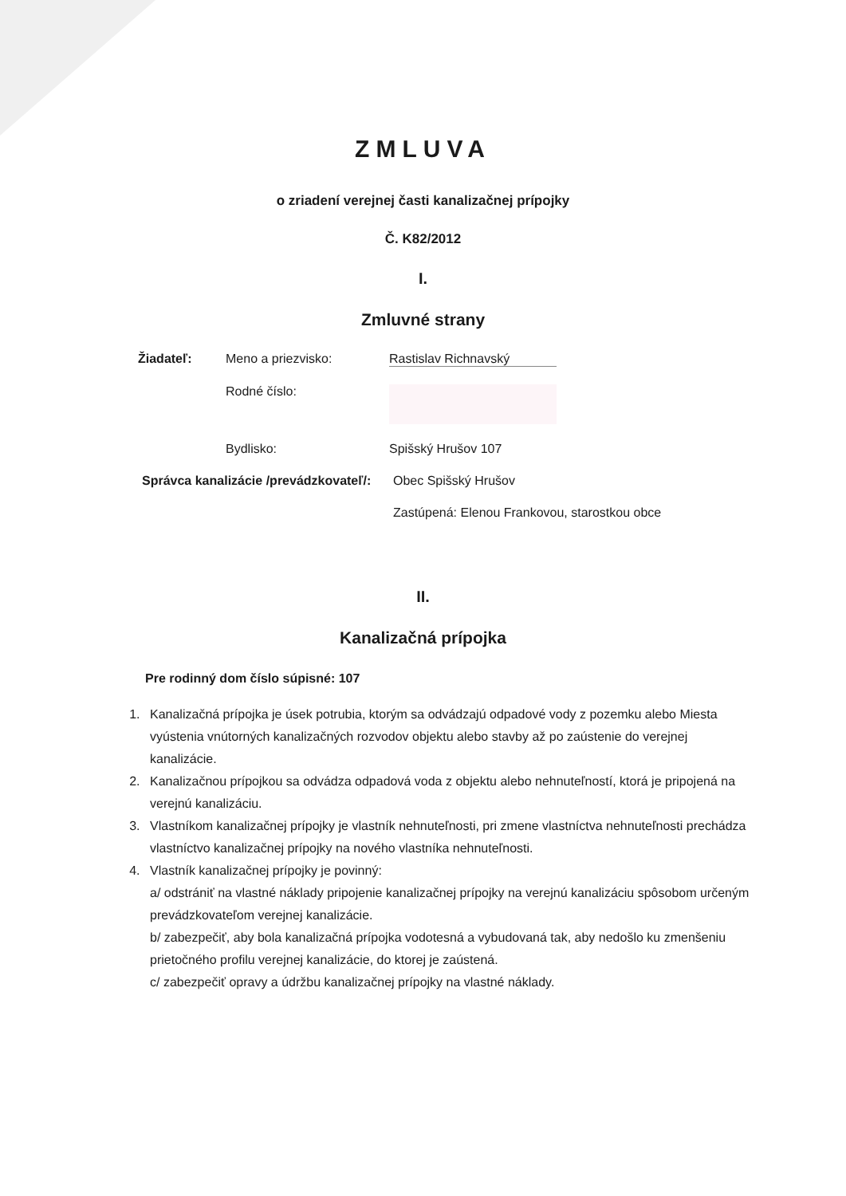ZMLUVA
o zriadení verejnej časti kanalizačnej prípojky
Č. K82/2012
I.
Zmluvné strany
Žiadateľ: Meno a priezvisko: Rastislav Richnavský
Rodné číslo:
Bydlisko: Spišský Hrušov 107
Správca kanalizácie /prevádzkovateľ/: Obec Spišský Hrušov
Zastúpená: Elenou Frankovou, starostkou obce
II.
Kanalizačná prípojka
Pre rodinný dom číslo súpisné: 107
1. Kanalizačná prípojka je úsek potrubia, ktorým sa odvádzajú odpadové vody z pozemku alebo Miesta vyústenia vnútorných kanalizačných rozvodov objektu alebo stavby až po zaústenie do verejnej kanalizácie.
2. Kanalizačnou prípojkou sa odvádza odpadová voda z objektu alebo nehnuteľností, ktorá je pripojená na verejnú kanalizáciu.
3. Vlastníkom kanalizačnej prípojky je vlastník nehnuteľnosti, pri zmene vlastníctva nehnuteľnosti prechádza vlastníctvo kanalizačnej prípojky na nového vlastníka nehnuteľnosti.
4. Vlastník kanalizačnej prípojky je povinný:
a/ odstrániť na vlastné náklady pripojenie kanalizačnej prípojky na verejnú kanalizáciu spôsobom určeným prevádzkovateľom verejnej kanalizácie.
b/ zabezpečiť, aby bola kanalizačná prípojka vodotesná a vybudovaná tak, aby nedošlo ku zmenšeniu prietočného profilu verejnej kanalizácie, do ktorej je zaústená.
c/ zabezpečiť opravy a údržbu kanalizačnej prípojky na vlastné náklady.